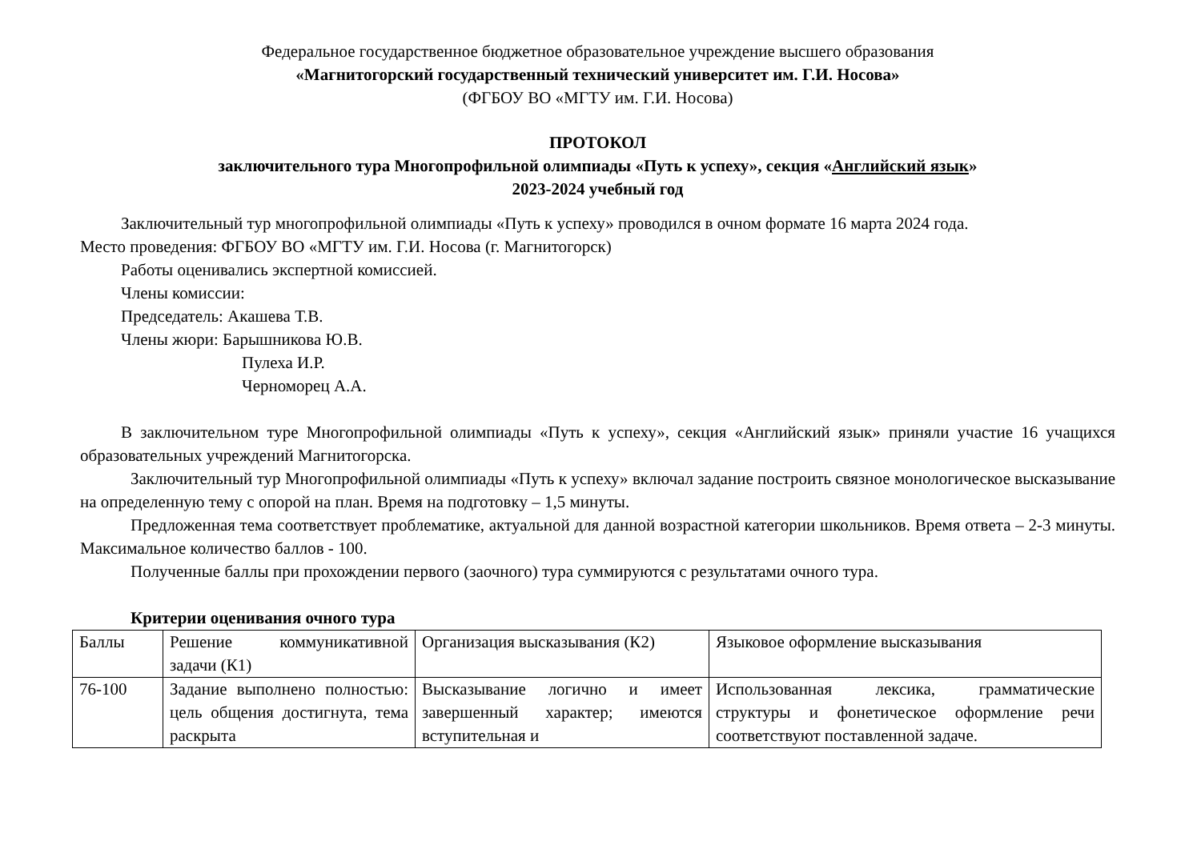Федеральное государственное бюджетное образовательное учреждение высшего образования
«Магнитогорский государственный технический университет им. Г.И. Носова»
(ФГБОУ ВО «МГТУ им. Г.И. Носова)
ПРОТОКОЛ
заключительного тура Многопрофильной олимпиады «Путь к успеху», секция «Английский язык»
2023-2024 учебный год
Заключительный тур многопрофильной олимпиады «Путь к успеху» проводился в очном формате 16 марта 2024 года.
Место проведения: ФГБОУ ВО «МГТУ им. Г.И. Носова (г. Магнитогорск)
Работы оценивались экспертной комиссией.
Члены комиссии:
Председатель: Акашева Т.В.
Члены жюри: Барышникова Ю.В.
Пулеха И.Р.
Черноморец А.А.
В заключительном туре Многопрофильной олимпиады «Путь к успеху», секция «Английский язык» приняли участие 16 учащихся образовательных учреждений Магнитогорска.
Заключительный тур Многопрофильной олимпиады «Путь к успеху» включал задание построить связное монологическое высказывание на определенную тему с опорой на план. Время на подготовку – 1,5 минуты.
Предложенная тема соответствует проблематике, актуальной для данной возрастной категории школьников. Время ответа – 2-3 минуты. Максимальное количество баллов - 100.
Полученные баллы при прохождении первого (заочного) тура суммируются с результатами очного тура.
Критерии оценивания очного тура
| Баллы | Решение коммуникативной задачи (К1) | Организация высказывания (К2) | Языковое оформление высказывания |
| 76-100 | Задание выполнено полностью: цель общения достигнута, тема раскрыта | Высказывание логично и имеет завершенный характер; имеются вступительная и | Использованная лексика, грамматические структуры и фонетическое оформление речи соответствуют поставленной задаче. |